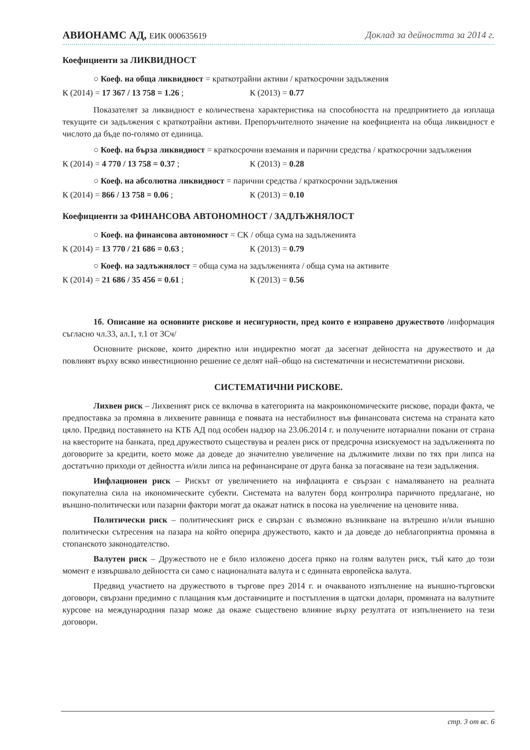АВИОНАМС АД, ЕИК 000635619 Доклад за дейността за 2014 г.
Коефициенти за ЛИКВИДНОСТ
○ Коеф. на обща ликвидност = краткотрайни активи / краткосрочни задължения
К (2014) = 17 367 / 13 758 = 1.26 ; К (2013) = 0.77
Показателят за ликвидност е количествена характеристика на способността на предприятието да изплаща текущите си задължения с краткотрайни активи. Препоръчителното значение на коефициента на обща ликвидност е числото да бъде по-голямо от единица.
○ Коеф. на бърза ликвидност = краткосрочни вземания и парични средства / краткосрочни задължения
К (2014) = 4 770 / 13 758 = 0.37 ; К (2013) = 0.28
○ Коеф. на абсолютна ликвидност = парични средства / краткосрочни задължения
К (2014) = 866 / 13 758 = 0.06 ; К (2013) = 0.10
Коефициенти за ФИНАНСОВА АВТОНОМНОСТ / ЗАДЛЪЖНЯЛОСТ
○ Коеф. на финансова автономност = СК / обща сума на задълженията
К (2014) = 13 770 / 21 686 = 0.63 ; К (2013) = 0.79
○ Коеф. на задлъжнялост = обща сума на задълженията / обща сума на активите
К (2014) = 21 686 / 35 456 = 0.61 ; К (2013) = 0.56
1б. Описание на основните рискове и несигурности, пред които е изправено дружеството /информация съгласно чл.33, ал.1, т.1 от ЗСч/
Основните рискове, които директно или индиректно могат да засегнат дейността на дружеството и да повлияят върху всяко инвестиционно решение се делят най–общо на систематични и несистематични рискови.
СИСТЕМАТИЧНИ РИСКОВЕ.
Лихвен риск – Лихвеният риск се включва в категорията на макроикономическите рискове, поради факта, че предпоставка за промяна в лихвените равнища е появата на нестабилност във финансовата система на страната като цяло. Предвид поставянето на КТБ АД под особен надзор на 23.06.2014 г. и получените нотариални покани от страна на квесторите на банката, пред дружеството съществува и реален риск от предсрочна изискуемост на задълженията по договорите за кредити, което може да доведе до значително увеличение на дължимите лихви по тях при липса на достатъчно приходи от дейността и/или липса на рефинансиране от друга банка за погасяване на тези задължения.
Инфлационен риск – Рискът от увеличението на инфлацията е свързан с намаляването на реалната покупателна сила на икономическите субекти. Системата на валутен борд контролира паричното предлагане, но външно-политически или пазарни фактори могат да окажат натиск в посока на увеличение на ценовите нива.
Политически риск – политическият риск е свързан с възможно възникване на вътрешно и/или външно политически сътресения на пазара на който оперира дружеството, както и да доведе до неблагоприятна промяна в стопанското законодателство.
Валутен риск – Дружеството не е било изложено досега пряко на голям валутен риск, тъй като до този момент е извършвало дейността си само с националната валута и с единната европейска валута.
Предвид участието на дружеството в търгове през 2014 г. и очакваното изпълнение на външно-търговски договори, свързани предимно с плащания към доставчиците и постъпления в щатски долари, промяната на валутните курсове на международния пазар може да окаже съществено влияние върху резултата от изпълнението на тези договори.
стр. 3 от вс. 6